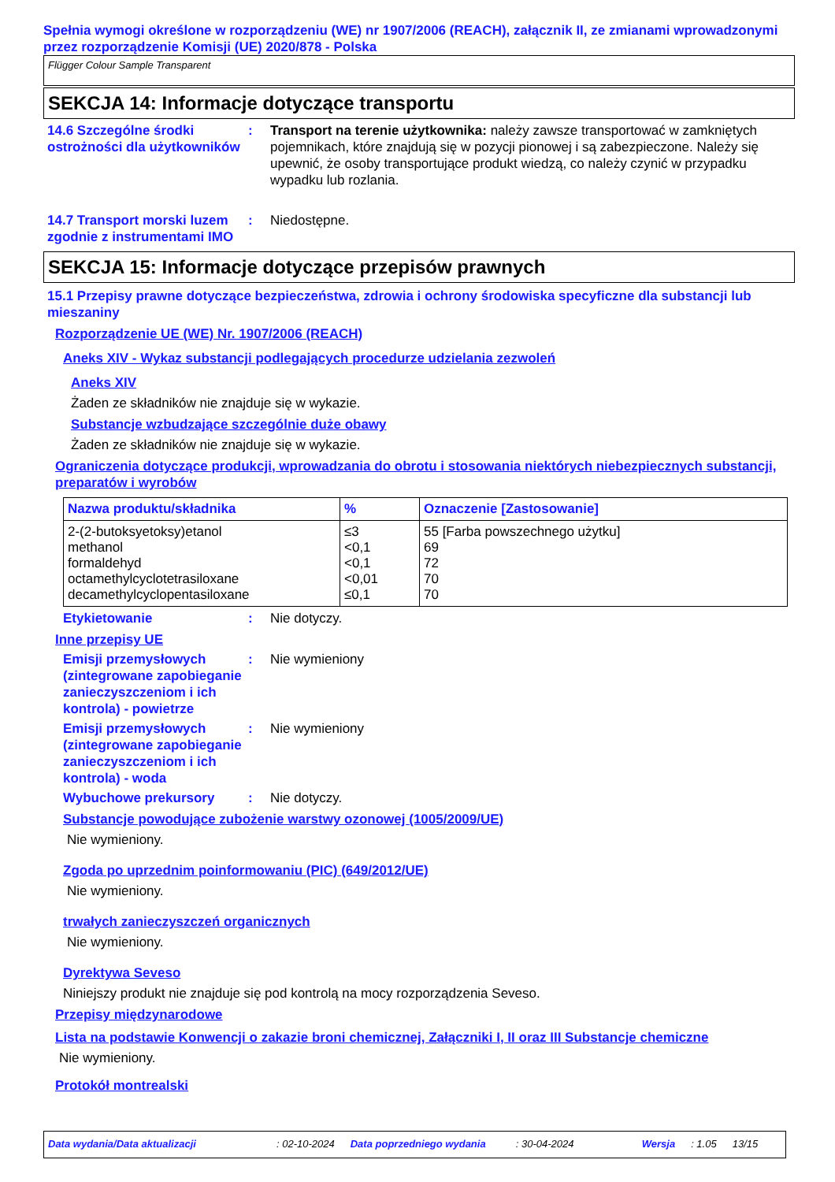Spełnia wymogi określone w rozporządzeniu (WE) nr 1907/2006 (REACH), załącznik II, ze zmianami wprowadzonymi przez rozporządzenie Komisji (UE) 2020/878 - Polska
Flügger Colour Sample Transparent
SEKCJA 14: Informacje dotyczące transportu
14.6 Szczególne środki ostrożności dla użytkowników
: Transport na terenie użytkownika: należy zawsze transportować w zamkniętych pojemnikach, które znajdują się w pozycji pionowej i są zabezpieczone. Należy się upewnić, że osoby transportujące produkt wiedzą, co należy czynić w przypadku wypadku lub rozlania.
14.7 Transport morski luzem zgodnie z instrumentami IMO
: Niedostępne.
SEKCJA 15: Informacje dotyczące przepisów prawnych
15.1 Przepisy prawne dotyczące bezpieczeństwa, zdrowia i ochrony środowiska specyficzne dla substancji lub mieszaniny
Rozporządzenie UE (WE) Nr. 1907/2006 (REACH)
Aneks XIV - Wykaz substancji podlegających procedurze udzielania zezwoleń
Aneks XIV
Żaden ze składników nie znajduje się w wykazie.
Substancje wzbudzające szczególnie duże obawy
Żaden ze składników nie znajduje się w wykazie.
Ograniczenia dotyczące produkcji, wprowadzania do obrotu i stosowania niektórych niebezpiecznych substancji, preparatów i wyrobów
| Nazwa produktu/składnika | % | Oznaczenie [Zastosowanie] |
| --- | --- | --- |
| 2-(2-butoksyetoksy)etanol methanol formaldehyd octamethylcyclotetrasiloxane decamethylcyclopentasiloxane | ≤3 <0,1 <0,1 <0,01 ≤0,1 | 55 [Farba powszechnego użytku] 69 72 70 70 |
Etykietowanie : Nie dotyczy.
Inne przepisy UE
Emisji przemysłowych (zintegrowane zapobieganie zanieczyszczeniom i ich kontrola) - powietrze
: Nie wymieniony
Emisji przemysłowych (zintegrowane zapobieganie zanieczyszczeniom i ich kontrola) - woda
: Nie wymieniony
Wybuchowe prekursory : Nie dotyczy.
Substancje powodujące zubożenie warstwy ozonowej (1005/2009/UE)
Nie wymieniony.
Zgoda po uprzednim poinformowaniu (PIC) (649/2012/UE)
Nie wymieniony.
trwałych zanieczyszczeń organicznych
Nie wymieniony.
Dyrektywa Seveso
Niniejszy produkt nie znajduje się pod kontrolą na mocy rozporządzenia Seveso.
Przepisy międzynarodowe
Lista na podstawie Konwencji o zakazie broni chemicznej, Załączniki I, II oraz III Substancje chemiczne
Nie wymieniony.
Protokół montrealski
Data wydania/Data aktualizacji: 02-10-2024 Data poprzedniego wydania: 30-04-2024 Wersja: 1.05 13/15